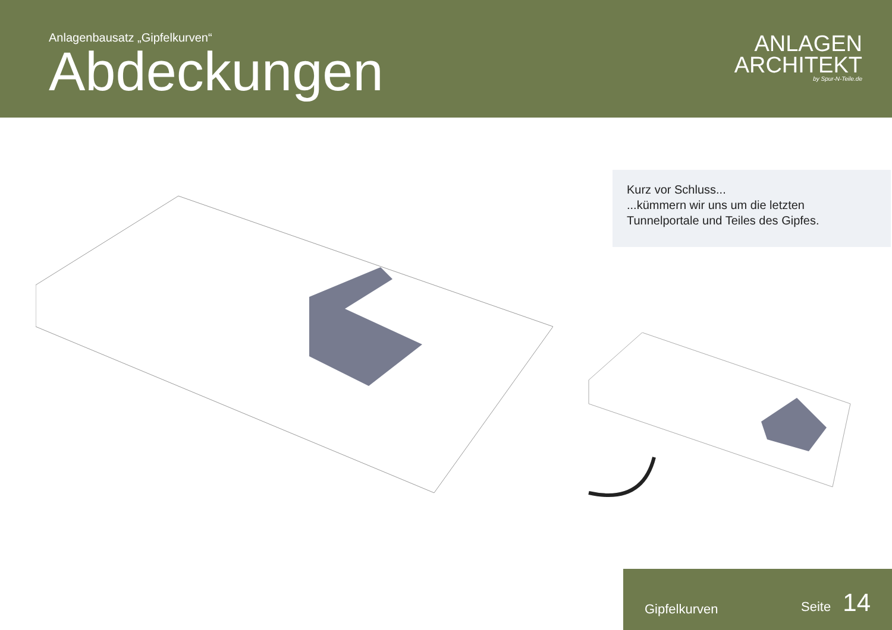Anlagenbausatz „Gipfelkurven“
Abdeckungen
ANLAGEN
ARCHITEKT
by Spur-N-Teile.de
Kurz vor Schluss...
...kümmern wir uns um die letzten Tunnelportale und Teiles des Gipfes.
Gipfelkurven Seite 14